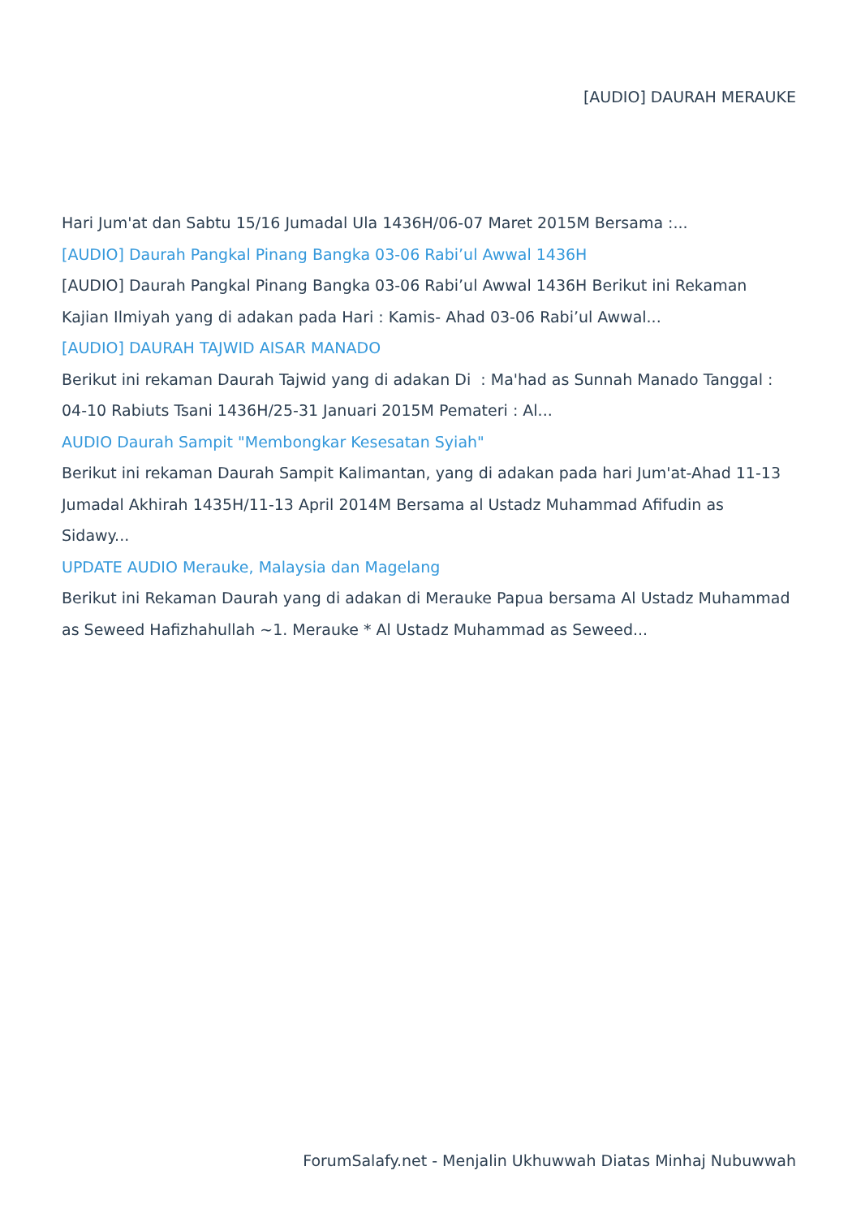[AUDIO] DAURAH MERAUKE
Hari Jum'at dan Sabtu 15/16 Jumadal Ula 1436H/06-07 Maret 2015M Bersama :...
[AUDIO] Daurah Pangkal Pinang Bangka 03-06 Rabi’ul Awwal 1436H
[AUDIO] Daurah Pangkal Pinang Bangka 03-06 Rabi’ul Awwal 1436H Berikut ini Rekaman Kajian Ilmiyah yang di adakan pada Hari : Kamis- Ahad 03-06 Rabi’ul Awwal...
[AUDIO] DAURAH TAJWID AISAR MANADO
Berikut ini rekaman Daurah Tajwid yang di adakan Di : Ma'had as Sunnah Manado Tanggal : 04-10 Rabiuts Tsani 1436H/25-31 Januari 2015M Pemateri : Al...
AUDIO Daurah Sampit "Membongkar Kesesatan Syiah"
Berikut ini rekaman Daurah Sampit Kalimantan, yang di adakan pada hari Jum'at-Ahad 11-13 Jumadal Akhirah 1435H/11-13 April 2014M Bersama al Ustadz Muhammad Afifudin as Sidawy...
UPDATE AUDIO Merauke, Malaysia dan Magelang
Berikut ini Rekaman Daurah yang di adakan di Merauke Papua bersama Al Ustadz Muhammad as Seweed Hafizhahullah ~1. Merauke * Al Ustadz Muhammad as Seweed...
ForumSalafy.net - Menjalin Ukhuwwah Diatas Minhaj Nubuwwah